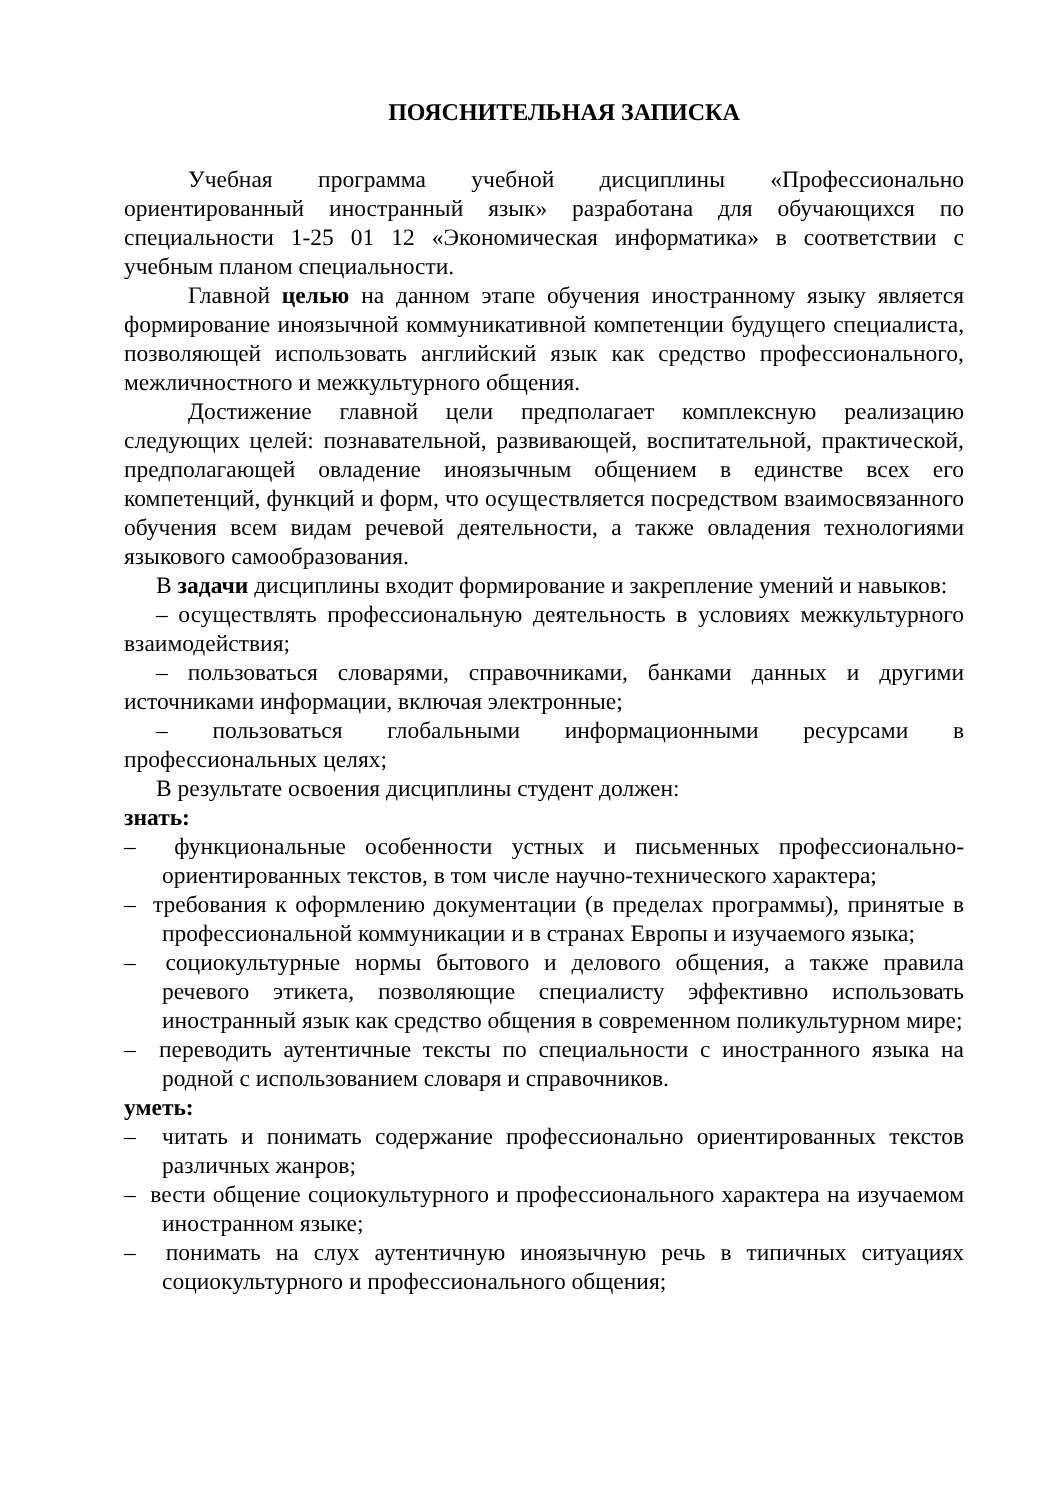ПОЯСНИТЕЛЬНАЯ ЗАПИСКА
Учебная программа учебной дисциплины «Профессионально ориентированный иностранный язык» разработана для обучающихся по специальности 1-25 01 12 «Экономическая информатика» в соответствии с учебным планом специальности.
Главной целью на данном этапе обучения иностранному языку является формирование иноязычной коммуникативной компетенции будущего специалиста, позволяющей использовать английский язык как средство профессионального, межличностного и межкультурного общения.
Достижение главной цели предполагает комплексную реализацию следующих целей: познавательной, развивающей, воспитательной, практической, предполагающей овладение иноязычным общением в единстве всех его компетенций, функций и форм, что осуществляется посредством взаимосвязанного обучения всем видам речевой деятельности, а также овладения технологиями языкового самообразования.
В задачи дисциплины входит формирование и закрепление умений и навыков:
– осуществлять профессиональную деятельность в условиях межкультурного взаимодействия;
– пользоваться словарями, справочниками, банками данных и другими источниками информации, включая электронные;
– пользоваться глобальными информационными ресурсами в профессиональных целях;
В результате освоения дисциплины студент должен:
знать:
– функциональные особенности устных и письменных профессионально-ориентированных текстов, в том числе научно-технического характера;
– требования к оформлению документации (в пределах программы), принятые в профессиональной коммуникации и в странах Европы и изучаемого языка;
– социокультурные нормы бытового и делового общения, а также правила речевого этикета, позволяющие специалисту эффективно использовать иностранный язык как средство общения в современном поликультурном мире;
– переводить аутентичные тексты по специальности с иностранного языка на родной с использованием словаря и справочников.
уметь:
– читать и понимать содержание профессионально ориентированных текстов различных жанров;
– вести общение социокультурного и профессионального характера на изучаемом иностранном языке;
– понимать на слух аутентичную иноязычную речь в типичных ситуациях социокультурного и профессионального общения;